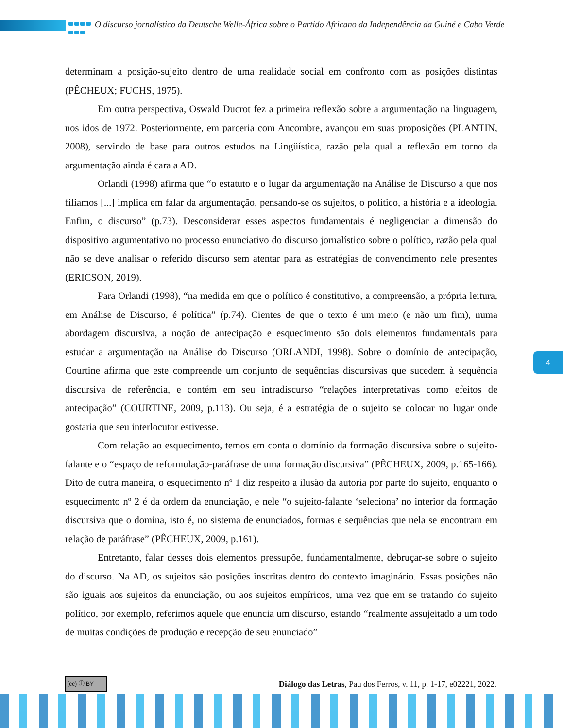O discurso jornalístico da Deutsche Welle-África sobre o Partido Africano da Independência da Guiné e Cabo Verde
determinam a posição-sujeito dentro de uma realidade social em confronto com as posições distintas (PÊCHEUX; FUCHS, 1975).
Em outra perspectiva, Oswald Ducrot fez a primeira reflexão sobre a argumentação na linguagem, nos idos de 1972. Posteriormente, em parceria com Ancombre, avançou em suas proposições (PLANTIN, 2008), servindo de base para outros estudos na Lingüística, razão pela qual a reflexão em torno da argumentação ainda é cara a AD.
Orlandi (1998) afirma que “o estatuto e o lugar da argumentação na Análise de Discurso a que nos filiamos [...] implica em falar da argumentação, pensando-se os sujeitos, o político, a história e a ideologia. Enfim, o discurso” (p.73). Desconsiderar esses aspectos fundamentais é negligenciar a dimensão do dispositivo argumentativo no processo enunciativo do discurso jornalístico sobre o político, razão pela qual não se deve analisar o referido discurso sem atentar para as estratégias de convencimento nele presentes (ERICSON, 2019).
Para Orlandi (1998), “na medida em que o político é constitutivo, a compreensão, a própria leitura, em Análise de Discurso, é política” (p.74). Cientes de que o texto é um meio (e não um fim), numa abordagem discursiva, a noção de antecipação e esquecimento são dois elementos fundamentais para estudar a argumentação na Análise do Discurso (ORLANDI, 1998). Sobre o domínio de antecipação, Courtine afirma que este compreende um conjunto de sequências discursivas que sucedem à sequência discursiva de referência, e contém em seu intradiscurso “relações interpretativas como efeitos de antecipação” (COURTINE, 2009, p.113). Ou seja, é a estratégia de o sujeito se colocar no lugar onde gostaria que seu interlocutor estivesse.
Com relação ao esquecimento, temos em conta o domínio da formação discursiva sobre o sujeito-falante e o “espaço de reformulação-paráfrase de uma formação discursiva” (PÊCHEUX, 2009, p.165-166). Dito de outra maneira, o esquecimento nº 1 diz respeito a ilusão da autoria por parte do sujeito, enquanto o esquecimento nº 2 é da ordem da enunciação, e nele “o sujeito-falante ‘seleciona’ no interior da formação discursiva que o domina, isto é, no sistema de enunciados, formas e sequências que nela se encontram em relação de paráfrase” (PÊCHEUX, 2009, p.161).
Entretanto, falar desses dois elementos pressupõe, fundamentalmente, debruçar-se sobre o sujeito do discurso. Na AD, os sujeitos são posições inscritas dentro do contexto imaginário. Essas posições não são iguais aos sujeitos da enunciação, ou aos sujeitos empíricos, uma vez que em se tratando do sujeito político, por exemplo, referimos aquele que enuncia um discurso, estando “realmente assujeitado a um todo de muitas condições de produção e recepção de seu enunciado”
4
(cc) ⓘ BY
Diálogo das Letras, Pau dos Ferros, v. 11, p. 1-17, e02221, 2022.